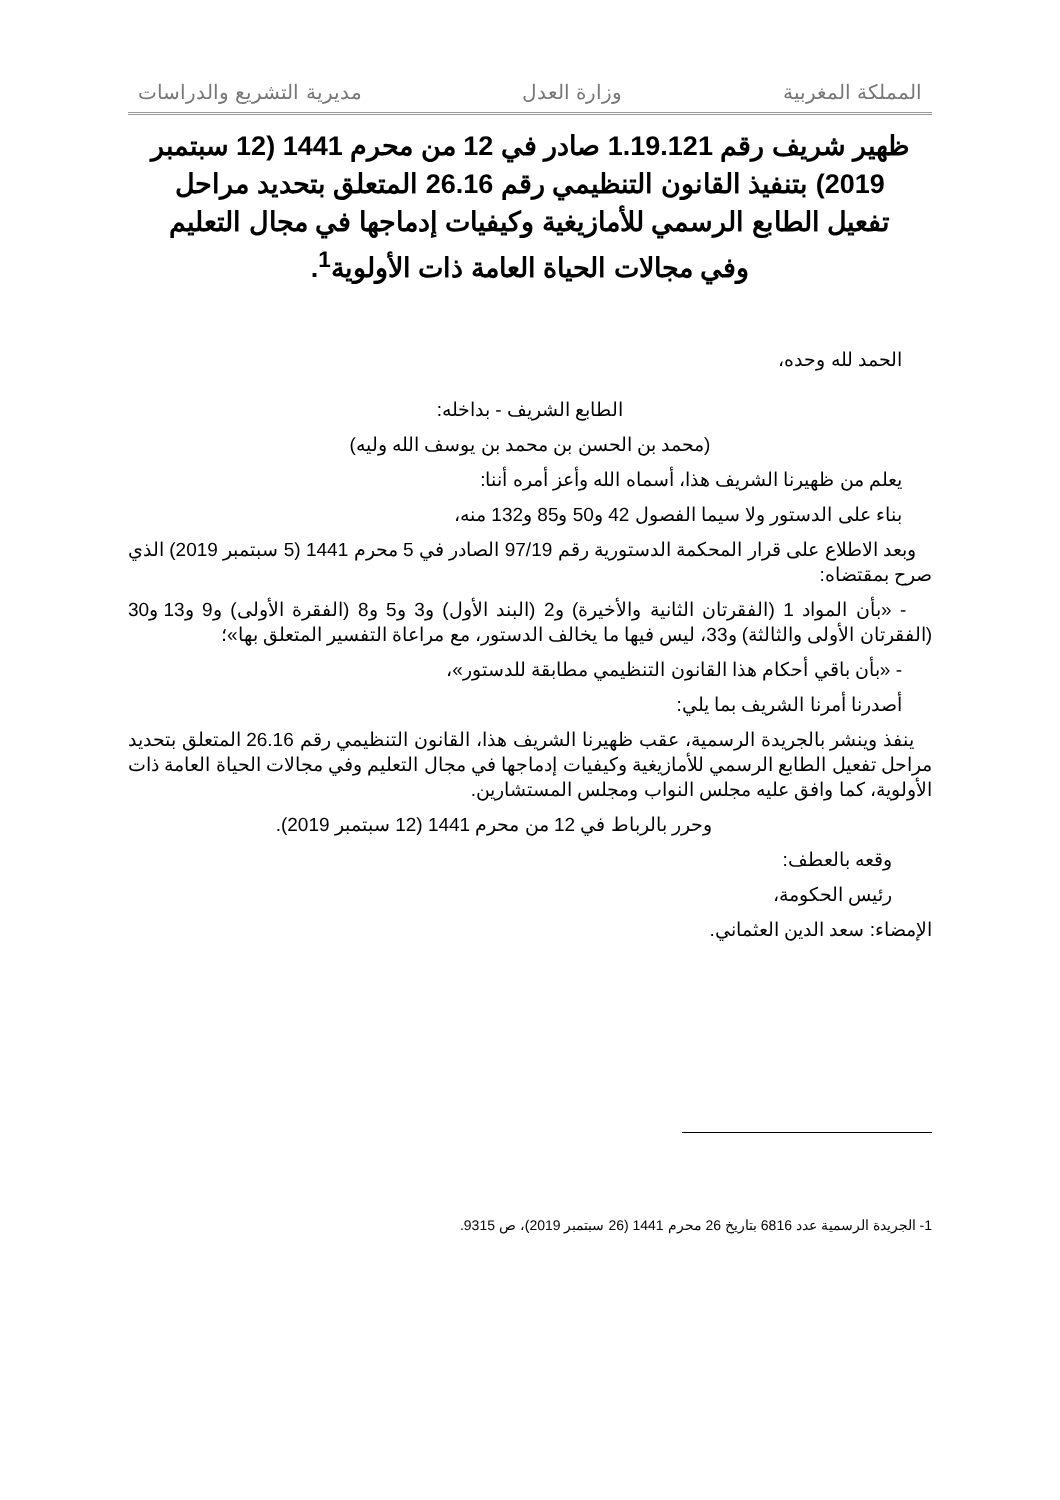المملكة المغربية وزارة العدل مديرية التشريع والدراسات
ظهير شريف رقم 1.19.121 صادر في 12 من محرم 1441 (12 سبتمبر 2019) بتنفيذ القانون التنظيمي رقم 26.16 المتعلق بتحديد مراحل تفعيل الطابع الرسمي للأمازيغية وكيفيات إدماجها في مجال التعليم وفي مجالات الحياة العامة ذات الأولوية<sup>1</sup>.
الحمد لله وحده،
الطابع الشريف - بداخله:
(محمد بن الحسن بن محمد بن يوسف الله وليه)
يعلم من ظهيرنا الشريف هذا، أسماه الله وأعز أمره أننا:
بناء على الدستور ولا سيما الفصول 42 و50 و85 و132 منه،
وبعد الاطلاع على قرار المحكمة الدستورية رقم 97/19 الصادر في 5 محرم 1441 (5 سبتمبر 2019) الذي صرح بمقتضاه:
- «بأن المواد 1 (الفقرتان الثانية والأخيرة) و2 (البند الأول) و3 و5 و8 (الفقرة الأولى) و9 و13 و30 (الفقرتان الأولى والثالثة) و33، ليس فيها ما يخالف الدستور، مع مراعاة التفسير المتعلق بها»؛
- «بأن باقي أحكام هذا القانون التنظيمي مطابقة للدستور»،
أصدرنا أمرنا الشريف بما يلي:
ينفذ وينشر بالجريدة الرسمية، عقب ظهيرنا الشريف هذا، القانون التنظيمي رقم 26.16 المتعلق بتحديد مراحل تفعيل الطابع الرسمي للأمازيغية وكيفيات إدماجها في مجال التعليم وفي مجالات الحياة العامة ذات الأولوية، كما وافق عليه مجلس النواب ومجلس المستشارين.
وحرر بالرباط في 12 من محرم 1441 (12 سبتمبر 2019).
وقعه بالعطف:
رئيس الحكومة،
الإمضاء: سعد الدين العثماني.
1- الجريدة الرسمية عدد 6816 بتاريخ 26 محرم 1441 (26 سبتمبر 2019)، ص 9315.